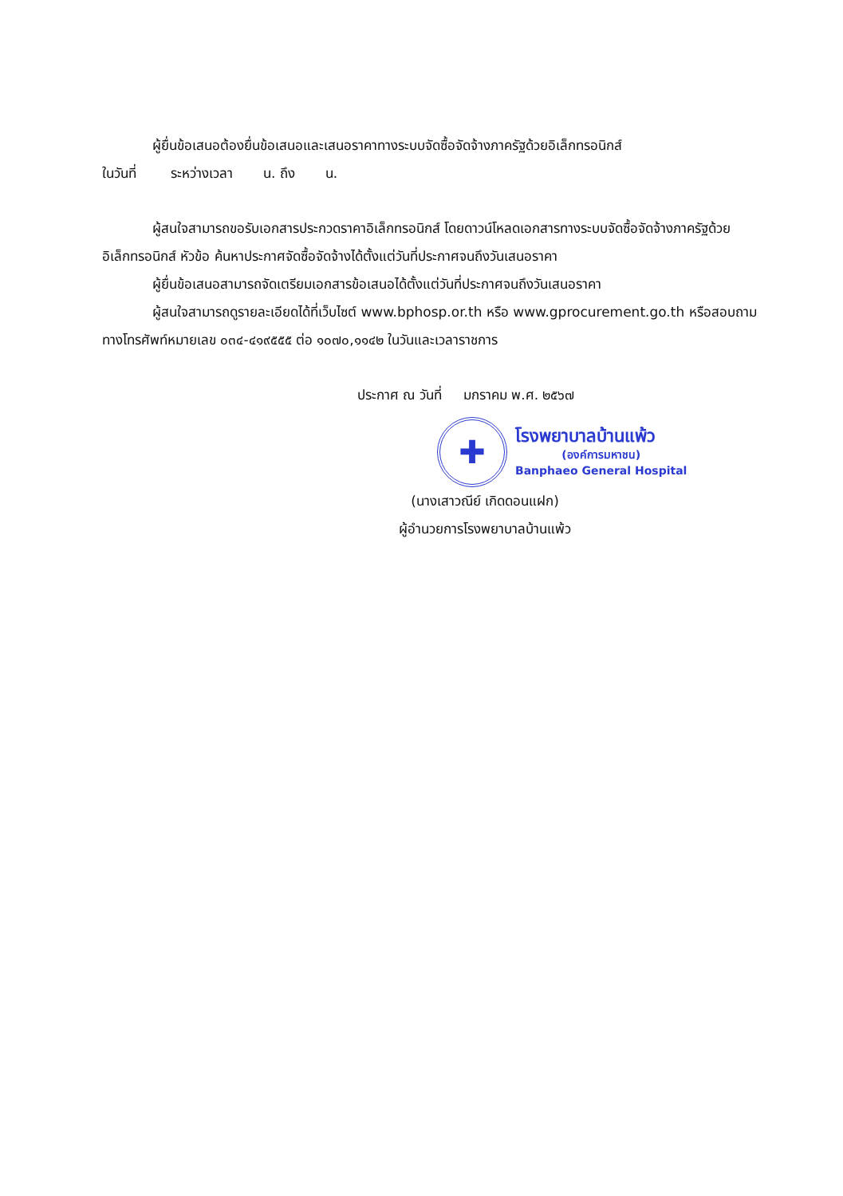ผู้ยื่นข้อเสนอต้องยื่นข้อเสนอและเสนอราคาทางระบบจัดซื้อจัดจ้างภาครัฐด้วยอิเล็กทรอนิกส์
ในวันที่ ระหว่างเวลา น. ถึง น.
ผู้สนใจสามารถขอรับเอกสารประกวดราคาอิเล็กทรอนิกส์ โดยดาวน์โหลดเอกสารทางระบบจัดซื้อจัดจ้างภาครัฐด้วยอิเล็กทรอนิกส์ หัวข้อ ค้นหาประกาศจัดซื้อจัดจ้างได้ตั้งแต่วันที่ประกาศจนถึงวันเสนอราคา
ผู้ยื่นข้อเสนอสามารถจัดเตรียมเอกสารข้อเสนอได้ตั้งแต่วันที่ประกาศจนถึงวันเสนอราคา
ผู้สนใจสามารถดูรายละเอียดได้ที่เว็บไซต์ www.bphosp.or.th หรือ www.gprocurement.go.th หรือสอบถามทางโทรศัพท์หมายเลข ๐๓๔-๔๑๙๕๕๕ ต่อ ๑๐๗๐,๑๑๔๒ ในวันและเวลาราชการ
ประกาศ ณ วันที่ มกราคม พ.ศ. ๒๕๖๗
✚
โรงพยาบาลบ้านแพ้ว
(องค์การมหาชน)
Banphaeo General Hospital
(นางเสาวณีย์ เกิดดอนแฝก)
ผู้อำนวยการโรงพยาบาลบ้านแพ้ว